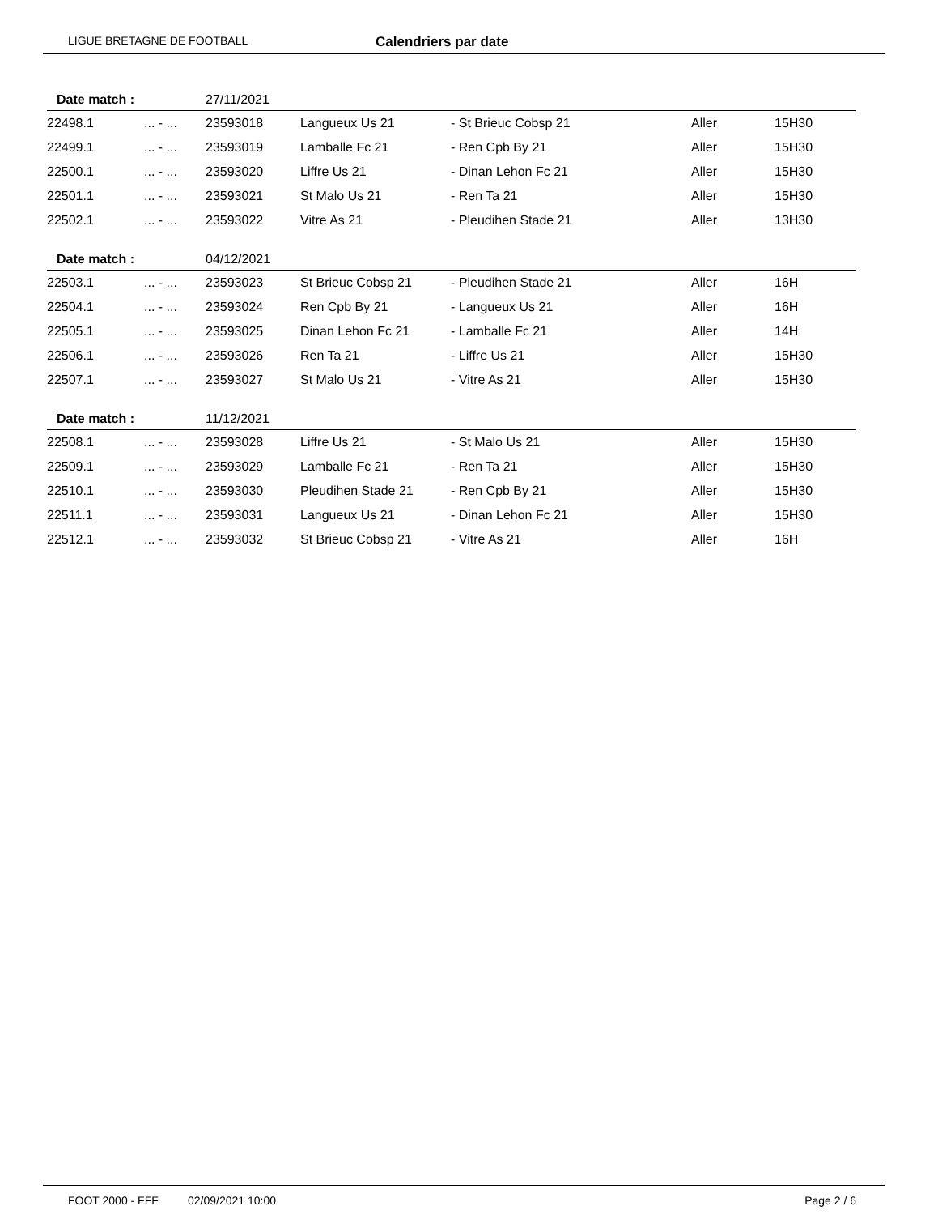LIGUE BRETAGNE DE FOOTBALL
Calendriers par date
| Date match : | | 27/11/2021 | | | | |
| 22498.1 | ... - ... | 23593018 | Langueux Us 21 | - St Brieuc Cobsp 21 | Aller | 15H30 |
| 22499.1 | ... - ... | 23593019 | Lamballe Fc 21 | - Ren Cpb By 21 | Aller | 15H30 |
| 22500.1 | ... - ... | 23593020 | Liffre Us 21 | - Dinan Lehon Fc 21 | Aller | 15H30 |
| 22501.1 | ... - ... | 23593021 | St Malo Us 21 | - Ren Ta 21 | Aller | 15H30 |
| 22502.1 | ... - ... | 23593022 | Vitre As 21 | - Pleudihen Stade 21 | Aller | 13H30 |
| Date match : | | 04/12/2021 | | | | |
| 22503.1 | ... - ... | 23593023 | St Brieuc Cobsp 21 | - Pleudihen Stade 21 | Aller | 16H |
| 22504.1 | ... - ... | 23593024 | Ren Cpb By 21 | - Langueux Us 21 | Aller | 16H |
| 22505.1 | ... - ... | 23593025 | Dinan Lehon Fc 21 | - Lamballe Fc 21 | Aller | 14H |
| 22506.1 | ... - ... | 23593026 | Ren Ta 21 | - Liffre Us 21 | Aller | 15H30 |
| 22507.1 | ... - ... | 23593027 | St Malo Us 21 | - Vitre As 21 | Aller | 15H30 |
| Date match : | | 11/12/2021 | | | | |
| 22508.1 | ... - ... | 23593028 | Liffre Us 21 | - St Malo Us 21 | Aller | 15H30 |
| 22509.1 | ... - ... | 23593029 | Lamballe Fc 21 | - Ren Ta 21 | Aller | 15H30 |
| 22510.1 | ... - ... | 23593030 | Pleudihen Stade 21 | - Ren Cpb By 21 | Aller | 15H30 |
| 22511.1 | ... - ... | 23593031 | Langueux Us 21 | - Dinan Lehon Fc 21 | Aller | 15H30 |
| 22512.1 | ... - ... | 23593032 | St Brieuc Cobsp 21 | - Vitre As 21 | Aller | 16H |
FOOT 2000 - FFF 02/09/2021 10:00 Page 2 / 6